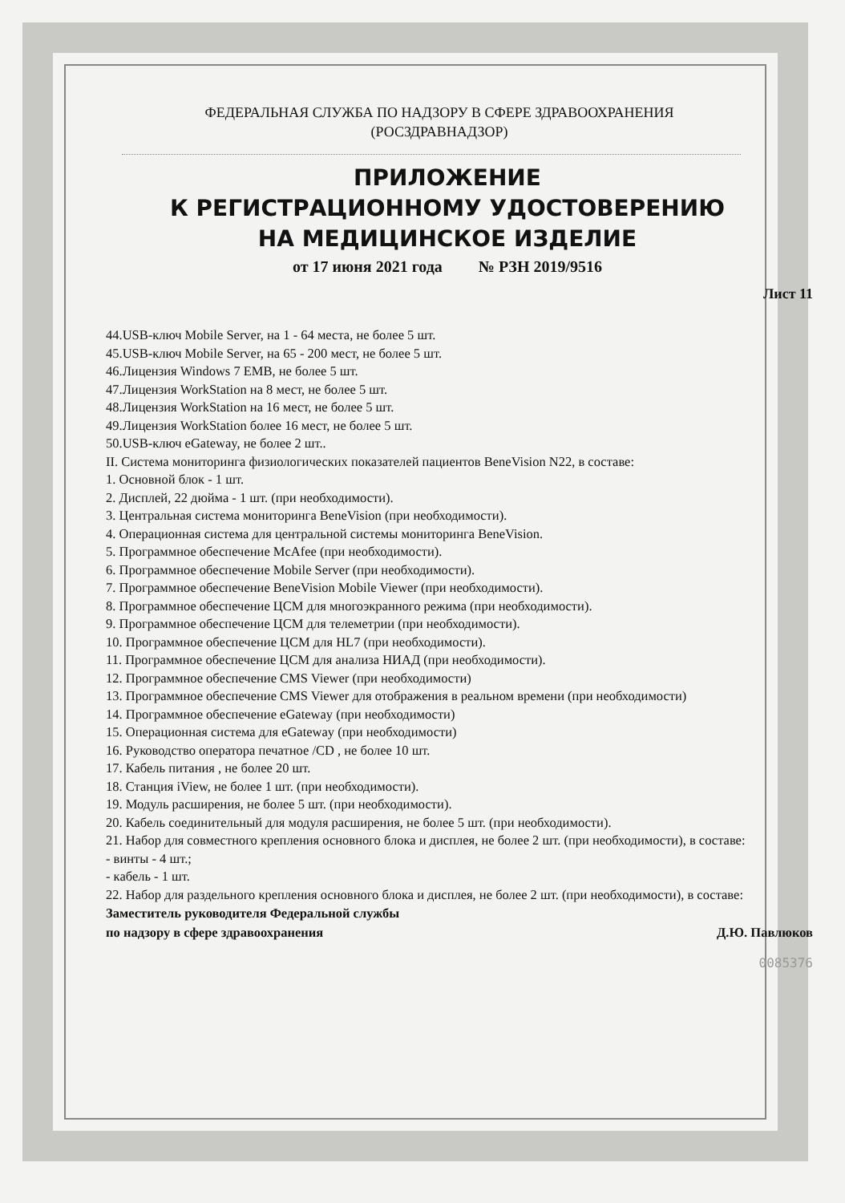ФЕДЕРАЛЬНАЯ СЛУЖБА ПО НАДЗОРУ В СФЕРЕ ЗДРАВООХРАНЕНИЯ
(РОСЗДРАВНАДЗОР)
ПРИЛОЖЕНИЕ
К РЕГИСТРАЦИОННОМУ УДОСТОВЕРЕНИЮ
НА МЕДИЦИНСКОЕ ИЗДЕЛИЕ
от 17 июня 2021 года № РЗН 2019/9516
Лист 11
44.USB-ключ Mobile Server, на 1 - 64 места, не более 5 шт.
45.USB-ключ Mobile Server, на 65 - 200 мест, не более 5 шт.
46.Лицензия Windows 7 EMB, не более 5 шт.
47.Лицензия WorkStation на 8 мест, не более 5 шт.
48.Лицензия WorkStation на 16 мест, не более 5 шт.
49.Лицензия WorkStation более 16 мест, не более 5 шт.
50.USB-ключ eGateway, не более 2 шт..
II. Система мониторинга физиологических показателей пациентов BeneVision N22, в составе:
1. Основной блок - 1 шт.
2. Дисплей, 22 дюйма - 1 шт. (при необходимости).
3. Центральная система мониторинга BeneVision (при необходимости).
4. Операционная система для центральной системы мониторинга BeneVision.
5. Программное обеспечение McAfee (при необходимости).
6. Программное обеспечение Mobile Server (при необходимости).
7. Программное обеспечение BeneVision Mobile Viewer (при необходимости).
8. Программное обеспечение ЦСМ для многоэкранного режима (при необходимости).
9. Программное обеспечение ЦСМ для телеметрии (при необходимости).
10. Программное обеспечение ЦСМ для HL7 (при необходимости).
11. Программное обеспечение ЦСМ для анализа НИАД (при необходимости).
12. Программное обеспечение CMS Viewer (при необходимости)
13. Программное обеспечение CMS Viewer для отображения в реальном времени (при необходимости)
14. Программное обеспечение eGateway (при необходимости)
15. Операционная система для eGateway (при необходимости)
16. Руководство оператора печатное /CD , не более 10 шт.
17. Кабель питания , не более 20 шт.
18. Станция iView, не более 1 шт. (при необходимости).
19. Модуль расширения, не более 5 шт. (при необходимости).
20. Кабель соединительный для модуля расширения, не более 5 шт. (при необходимости).
21. Набор для совместного крепления основного блока и дисплея, не более 2 шт. (при необходимости), в составе:
- винты - 4 шт.;
- кабель - 1 шт.
22. Набор для раздельного крепления основного блока и дисплея, не более 2 шт. (при необходимости), в составе:
Заместитель руководителя Федеральной службы
по надзору в сфере здравоохранения
Д.Ю. Павлюков
0085376